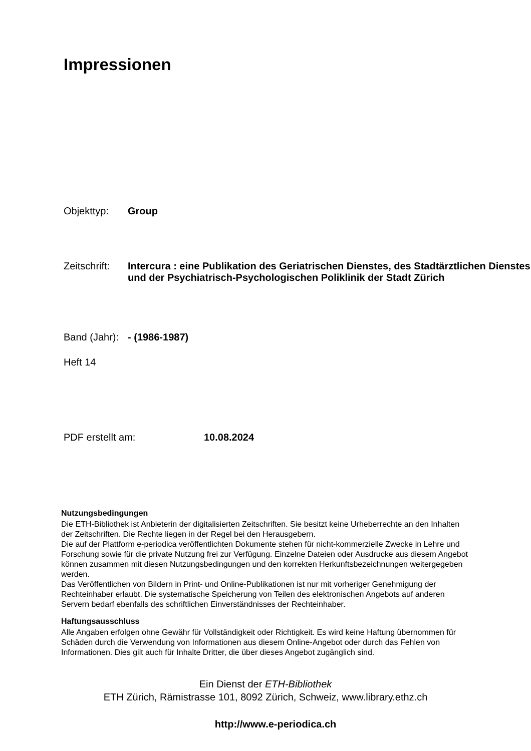Impressionen
Objekttyp: Group
Zeitschrift:
Intercura : eine Publikation des Geriatrischen Dienstes, des Stadtärztlichen Dienstes und der Psychiatrisch-Psychologischen Poliklinik der Stadt Zürich
Band (Jahr):
- (1986-1987)
Heft 14
PDF erstellt am: 10.08.2024
Nutzungsbedingungen
Die ETH-Bibliothek ist Anbieterin der digitalisierten Zeitschriften. Sie besitzt keine Urheberrechte an den Inhalten der Zeitschriften. Die Rechte liegen in der Regel bei den Herausgebern.
Die auf der Plattform e-periodica veröffentlichten Dokumente stehen für nicht-kommerzielle Zwecke in Lehre und Forschung sowie für die private Nutzung frei zur Verfügung. Einzelne Dateien oder Ausdrucke aus diesem Angebot können zusammen mit diesen Nutzungsbedingungen und den korrekten Herkunftsbezeichnungen weitergegeben werden.
Das Veröffentlichen von Bildern in Print- und Online-Publikationen ist nur mit vorheriger Genehmigung der Rechteinhaber erlaubt. Die systematische Speicherung von Teilen des elektronischen Angebots auf anderen Servern bedarf ebenfalls des schriftlichen Einverständnisses der Rechteinhaber.
Haftungsausschluss
Alle Angaben erfolgen ohne Gewähr für Vollständigkeit oder Richtigkeit. Es wird keine Haftung übernommen für Schäden durch die Verwendung von Informationen aus diesem Online-Angebot oder durch das Fehlen von Informationen. Dies gilt auch für Inhalte Dritter, die über dieses Angebot zugänglich sind.
Ein Dienst der ETH-Bibliothek
ETH Zürich, Rämistrasse 101, 8092 Zürich, Schweiz, www.library.ethz.ch
http://www.e-periodica.ch